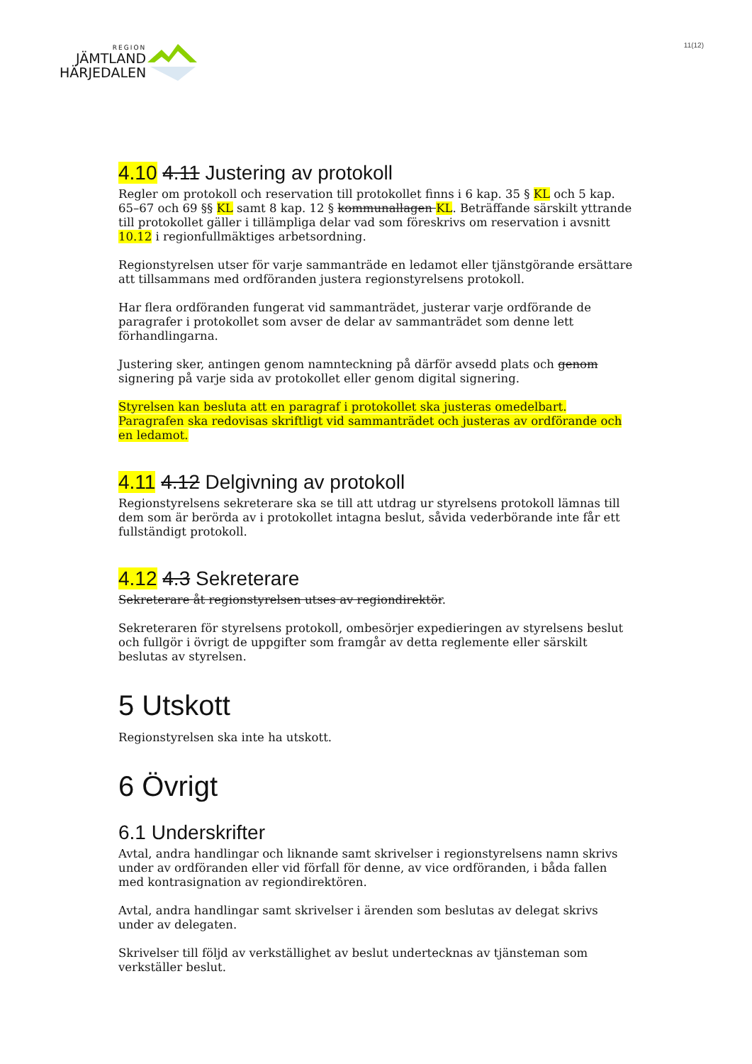REGION
JÄMTLAND
HÄRJEDALEN
11(12)
4.10 4.11 Justering av protokoll
Regler om protokoll och reservation till protokollet finns i 6 kap. 35 § KL och 5 kap. 65–67 och 69 §§ KL samt 8 kap. 12 § kommunallagen KL. Beträffande särskilt yttrande till protokollet gäller i tillämpliga delar vad som föreskrivs om reservation i avsnitt 10.12 i regionfullmäktiges arbetsordning.
Regionstyrelsen utser för varje sammanträde en ledamot eller tjänstgörande ersättare att tillsammans med ordföranden justera regionstyrelsens protokoll.
Har flera ordföranden fungerat vid sammanträdet, justerar varje ordförande de paragrafer i protokollet som avser de delar av sammanträdet som denne lett förhandlingarna.
Justering sker, antingen genom namnteckning på därför avsedd plats och genom signering på varje sida av protokollet eller genom digital signering.
Styrelsen kan besluta att en paragraf i protokollet ska justeras omedelbart. Paragrafen ska redovisas skriftligt vid sammanträdet och justeras av ordförande och en ledamot.
4.11 4.12 Delgivning av protokoll
Regionstyrelsens sekreterare ska se till att utdrag ur styrelsens protokoll lämnas till dem som är berörda av i protokollet intagna beslut, såvida vederbörande inte får ett fullständigt protokoll.
4.12 4.3 Sekreterare
Sekreterare åt regionstyrelsen utses av regiondirektör.
Sekreteraren för styrelsens protokoll, ombesörjer expedieringen av styrelsens beslut och fullgör i övrigt de uppgifter som framgår av detta reglemente eller särskilt beslutas av styrelsen.
5 Utskott
Regionstyrelsen ska inte ha utskott.
6 Övrigt
6.1 Underskrifter
Avtal, andra handlingar och liknande samt skrivelser i regionstyrelsens namn skrivs under av ordföranden eller vid förfall för denne, av vice ordföranden, i båda fallen med kontrasignation av regiondirektören.
Avtal, andra handlingar samt skrivelser i ärenden som beslutas av delegat skrivs under av delegaten.
Skrivelser till följd av verkställighet av beslut undertecknas av tjänsteman som verkställer beslut.